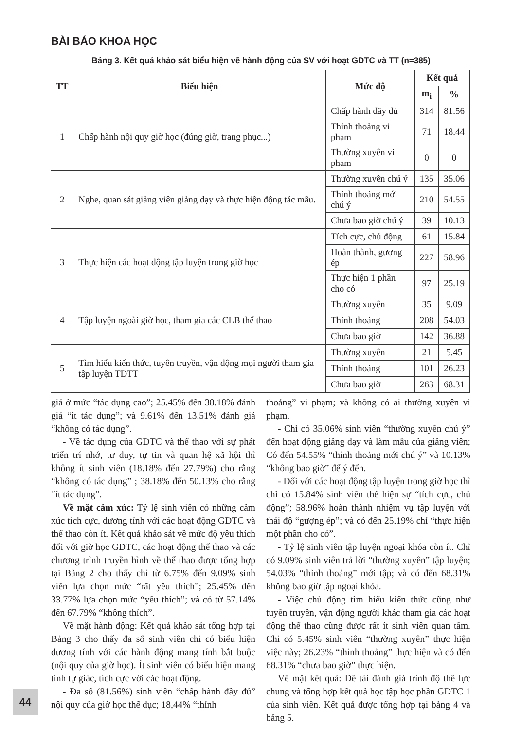BÀI BÁO KHOA HỌC
Bảng 3. Kết quả khảo sát biểu hiện về hành động của SV với hoạt GDTC và TT (n=385)
| TT | Biểu hiện | Mức độ | Kết quả | |
| --- | --- | --- | --- | --- |
| | | | m<sub>i</sub> | % |
| 1 | Chấp hành nội quy giờ học (đúng giờ, trang phục...) | Chấp hành đầy đủ | 314 | 81.56 |
| | | Thỉnh thoảng vi phạm | 71 | 18.44 |
| | | Thường xuyên vi phạm | 0 | 0 |
| 2 | Nghe, quan sát giảng viên giảng dạy và thực hiện động tác mẫu. | Thường xuyên chú ý | 135 | 35.06 |
| | | Thỉnh thoảng mới chú ý | 210 | 54.55 |
| | | Chưa bao giờ chú ý | 39 | 10.13 |
| 3 | Thực hiện các hoạt động tập luyện trong giờ học | Tích cực, chủ động | 61 | 15.84 |
| | | Hoàn thành, gượng ép | 227 | 58.96 |
| | | Thực hiện 1 phần cho có | 97 | 25.19 |
| 4 | Tập luyện ngoài giờ học, tham gia các CLB thể thao | Thường xuyên | 35 | 9.09 |
| | | Thỉnh thoảng | 208 | 54.03 |
| | | Chưa bao giờ | 142 | 36.88 |
| 5 | Tìm hiểu kiến thức, tuyên truyền, vận động mọi người tham gia tập luyện TDTT | Thường xuyên | 21 | 5.45 |
| | | Thỉnh thoảng | 101 | 26.23 |
| | | Chưa bao giờ | 263 | 68.31 |
giá ở mức “tác dụng cao”; 25.45% đến 38.18% đánh giá “ít tác dụng”; và 9.61% đến 13.51% đánh giá “không có tác dụng”.
- Về tác dụng của GDTC và thể thao với sự phát triển trí nhớ, tư duy, tự tin và quan hệ xã hội thì không ít sinh viên (18.18% đến 27.79%) cho rằng “không có tác dụng” ; 38.18% đến 50.13% cho rằng “ít tác dụng”.
Về mặt cảm xúc: Tỷ lệ sinh viên có những cảm xúc tích cực, dương tính với các hoạt động GDTC và thể thao còn ít. Kết quả khảo sát về mức độ yêu thích đối với giờ học GDTC, các hoạt động thể thao và các chương trình truyền hình về thể thao được tổng hợp tại Bảng 2 cho thấy chỉ từ 6.75% đến 9.09% sinh viên lựa chọn mức “rất yêu thích”; 25.45% đến 33.77% lựa chọn mức “yêu thích”; và có từ 57.14% đến 67.79% “không thích”.
Về mặt hành động: Kết quả khảo sát tổng hợp tại Bảng 3 cho thấy đa số sinh viên chỉ có biểu hiện dương tính với các hành động mang tính bắt buộc (nội quy của giờ học). Ít sinh viên có biểu hiện mang tính tự giác, tích cực với các hoạt động.
- Đa số (81.56%) sinh viên “chấp hành đầy đủ” nội quy của giờ học thể dục; 18,44% “thỉnh
thoảng” vi phạm; và không có ai thường xuyên vi phạm.
- Chỉ có 35.06% sinh viên “thường xuyên chú ý” đến hoạt động giảng dạy và làm mẫu của giảng viên; Có đến 54.55% “thỉnh thoảng mới chú ý” và 10.13% “không bao giờ” để ý đến.
- Đối với các hoạt động tập luyện trong giờ học thì chỉ có 15.84% sinh viên thể hiện sự “tích cực, chủ động”; 58.96% hoàn thành nhiệm vụ tập luyện với thái độ “gượng ép”; và có đến 25.19% chỉ “thực hiện một phần cho có”.
- Tỷ lệ sinh viên tập luyện ngoại khóa còn ít. Chỉ có 9.09% sinh viên trả lời “thường xuyên” tập luyện; 54.03% “thỉnh thoảng” mới tập; và có đến 68.31% không bao giờ tập ngoại khóa.
- Việc chủ động tìm hiểu kiến thức cũng như tuyên truyền, vận động người khác tham gia các hoạt động thể thao cũng được rất ít sinh viên quan tâm. Chỉ có 5.45% sinh viên “thường xuyên” thực hiện việc này; 26.23% “thỉnh thoảng” thực hiện và có đến 68.31% “chưa bao giờ” thực hiện.
Về mặt kết quả: Đề tài đánh giá trình độ thể lực chung và tổng hợp kết quả học tập học phần GDTC 1 của sinh viên. Kết quả được tổng hợp tại bảng 4 và bảng 5.
44